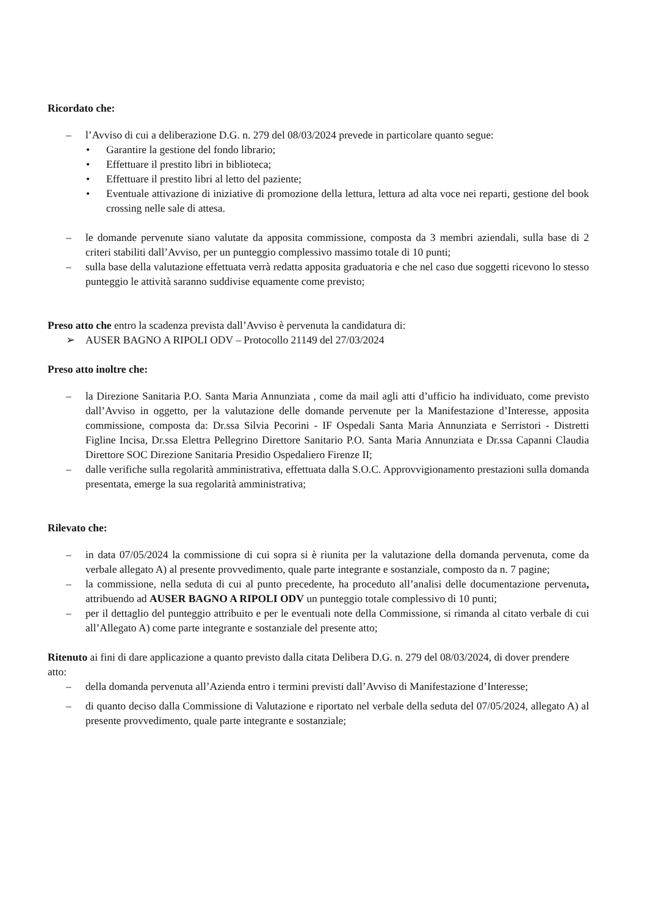Ricordato che:
– l’Avviso di cui a deliberazione D.G. n. 279 del 08/03/2024 prevede in particolare quanto segue:
• Garantire la gestione del fondo librario;
• Effettuare il prestito libri in biblioteca;
• Effettuare il prestito libri al letto del paziente;
• Eventuale attivazione di iniziative di promozione della lettura, lettura ad alta voce nei reparti, gestione del book crossing nelle sale di attesa.
– le domande pervenute siano valutate da apposita commissione, composta da 3 membri aziendali, sulla base di 2 criteri stabiliti dall’Avviso, per un punteggio complessivo massimo totale di 10 punti;
– sulla base della valutazione effettuata verrà redatta apposita graduatoria e che nel caso due soggetti ricevono lo stesso punteggio le attività saranno suddivise equamente come previsto;
Preso atto che entro la scadenza prevista dall’Avviso è pervenuta la candidatura di:
➢ AUSER BAGNO A RIPOLI ODV – Protocollo 21149 del 27/03/2024
Preso atto inoltre che:
– la Direzione Sanitaria P.O. Santa Maria Annunziata , come da mail agli atti d’ufficio ha individuato, come previsto dall’Avviso in oggetto, per la valutazione delle domande pervenute per la Manifestazione d’Interesse, apposita commissione, composta da: Dr.ssa Silvia Pecorini - IF Ospedali Santa Maria Annunziata e Serristori - Distretti Figline Incisa, Dr.ssa Elettra Pellegrino Direttore Sanitario P.O. Santa Maria Annunziata e Dr.ssa Capanni Claudia Direttore SOC Direzione Sanitaria Presidio Ospedaliero Firenze II;
– dalle verifiche sulla regolarità amministrativa, effettuata dalla S.O.C. Approvvigionamento prestazioni sulla domanda presentata, emerge la sua regolarità amministrativa;
Rilevato che:
– in data 07/05/2024 la commissione di cui sopra si è riunita per la valutazione della domanda pervenuta, come da verbale allegato A) al presente provvedimento, quale parte integrante e sostanziale, composto da n. 7 pagine;
– la commissione, nella seduta di cui al punto precedente, ha proceduto all’analisi delle documentazione pervenuta, attribuendo ad AUSER BAGNO A RIPOLI ODV un punteggio totale complessivo di 10 punti;
– per il dettaglio del punteggio attribuito e per le eventuali note della Commissione, si rimanda al citato verbale di cui all’Allegato A) come parte integrante e sostanziale del presente atto;
Ritenuto ai fini di dare applicazione a quanto previsto dalla citata Delibera D.G. n. 279 del 08/03/2024, di dover prendere atto:
– della domanda pervenuta all’Azienda entro i termini previsti dall’Avviso di Manifestazione d’Interesse;
– di quanto deciso dalla Commissione di Valutazione e riportato nel verbale della seduta del 07/05/2024, allegato A) al presente provvedimento, quale parte integrante e sostanziale;